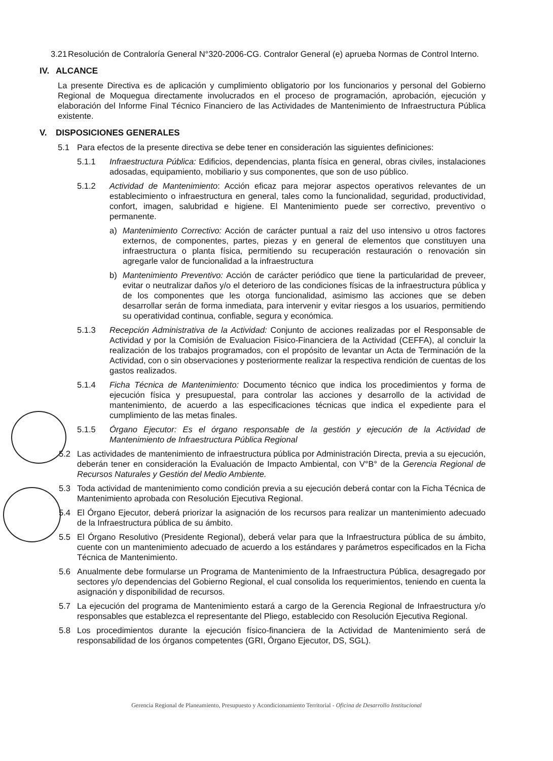3.21 Resolución de Contraloría General N°320-2006-CG. Contralor General (e) aprueba Normas de Control Interno.
IV. ALCANCE
La presente Directiva es de aplicación y cumplimiento obligatorio por los funcionarios y personal del Gobierno Regional de Moquegua directamente involucrados en el proceso de programación, aprobación, ejecución y elaboración del Informe Final Técnico Financiero de las Actividades de Mantenimiento de Infraestructura Pública existente.
V. DISPOSICIONES GENERALES
5.1 Para efectos de la presente directiva se debe tener en consideración las siguientes definiciones:
5.1.1 Infraestructura Pública: Edificios, dependencias, planta física en general, obras civiles, instalaciones adosadas, equipamiento, mobiliario y sus componentes, que son de uso público.
5.1.2 Actividad de Mantenimiento: Acción eficaz para mejorar aspectos operativos relevantes de un establecimiento o infraestructura en general, tales como la funcionalidad, seguridad, productividad, confort, imagen, salubridad e higiene. El Mantenimiento puede ser correctivo, preventivo o permanente.
a) Mantenimiento Correctivo: Acción de carácter puntual a raiz del uso intensivo u otros factores externos, de componentes, partes, piezas y en general de elementos que constituyen una infraestructura o planta física, permitiendo su recuperación restauración o renovación sin agregarle valor de funcionalidad a la infraestructura
b) Mantenimiento Preventivo: Acción de carácter periódico que tiene la particularidad de preveer, evitar o neutralizar daños y/o el deterioro de las condiciones físicas de la infraestructura pública y de los componentes que les otorga funcionalidad, asimismo las acciones que se deben desarrollar serán de forma inmediata, para intervenir y evitar riesgos a los usuarios, permitiendo su operatividad continua, confiable, segura y económica.
5.1.3 Recepción Administrativa de la Actividad: Conjunto de acciones realizadas por el Responsable de Actividad y por la Comisión de Evaluacion Fisico-Financiera de la Actividad (CEFFA), al concluir la realización de los trabajos programados, con el propósito de levantar un Acta de Terminación de la Actividad, con o sin observaciones y posteriormente realizar la respectiva rendición de cuentas de los gastos realizados.
5.1.4 Ficha Técnica de Mantenimiento: Documento técnico que indica los procedimientos y forma de ejecución física y presupuestal, para controlar las acciones y desarrollo de la actividad de mantenimiento, de acuerdo a las especificaciones técnicas que indica el expediente para el cumplimiento de las metas finales.
5.1.5 Órgano Ejecutor: Es el órgano responsable de la gestión y ejecución de la Actividad de Mantenimiento de Infraestructura Pública Regional
5.2 Las actividades de mantenimiento de infraestructura pública por Administración Directa, previa a su ejecución, deberán tener en consideración la Evaluación de Impacto Ambiental, con V°B° de la Gerencia Regional de Recursos Naturales y Gestión del Medio Ambiente.
5.3 Toda actividad de mantenimiento como condición previa a su ejecución deberá contar con la Ficha Técnica de Mantenimiento aprobada con Resolución Ejecutiva Regional.
5.4 El Órgano Ejecutor, deberá priorizar la asignación de los recursos para realizar un mantenimiento adecuado de la Infraestructura pública de su ámbito.
5.5 El Órgano Resolutivo (Presidente Regional), deberá velar para que la Infraestructura pública de su ámbito, cuente con un mantenimiento adecuado de acuerdo a los estándares y parámetros especificados en la Ficha Técnica de Mantenimiento.
5.6 Anualmente debe formularse un Programa de Mantenimiento de la Infraestructura Pública, desagregado por sectores y/o dependencias del Gobierno Regional, el cual consolida los requerimientos, teniendo en cuenta la asignación y disponibilidad de recursos.
5.7 La ejecución del programa de Mantenimiento estará a cargo de la Gerencia Regional de Infraestructura y/o responsables que establezca el representante del Pliego, establecido con Resolución Ejecutiva Regional.
5.8 Los procedimientos durante la ejecución físico-financiera de la Actividad de Mantenimiento será de responsabilidad de los órganos competentes (GRI, Órgano Ejecutor, DS, SGL).
Gerencia Regional de Planeamiento, Presupuesto y Acondicionamiento Territorial - Oficina de Desarrollo Institucional